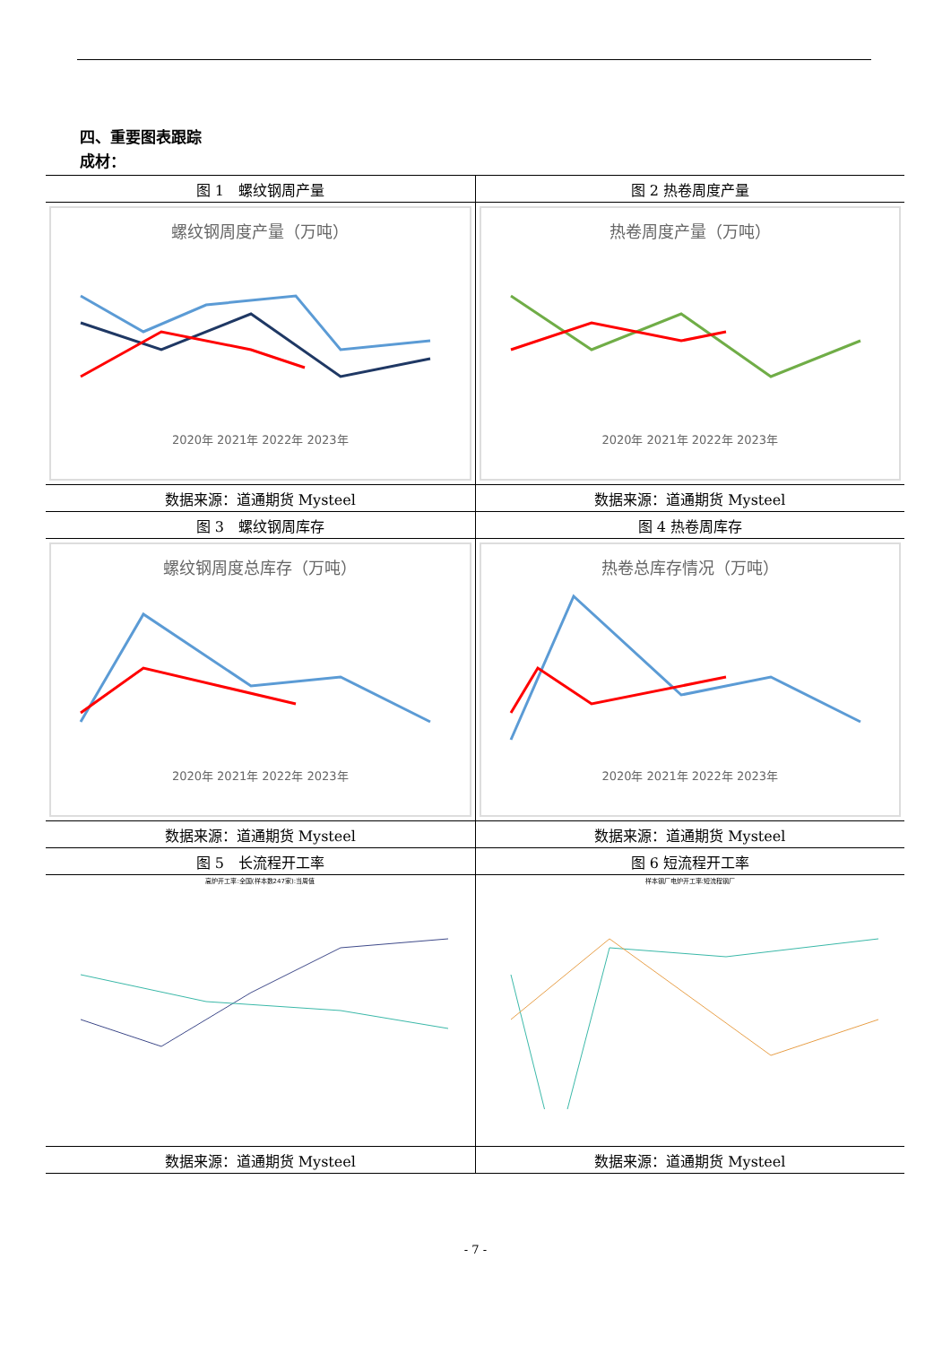四、重要图表跟踪
成材：
| 图 1 螺纹钢周产量 | 图 2 热卷周度产量 |
| 螺纹钢周度产量（万吨） 2020年 2021年 2022年 2023年 | 热卷周度产量（万吨） 2020年 2021年 2022年 2023年 |
| 数据来源：道通期货 Mysteel | 数据来源：道通期货 Mysteel |
| 图 3 螺纹钢周库存 | 图 4 热卷周库存 |
| 螺纹钢周度总库存（万吨） 2020年 2021年 2022年 2023年 | 热卷总库存情况（万吨） 2020年 2021年 2022年 2023年 |
| 数据来源：道通期货 Mysteel | 数据来源：道通期货 Mysteel |
| 图 5 长流程开工率 | 图 6 短流程开工率 |
| 高炉开工率:全国(样本数247家):当周值 | 样本钢厂电炉开工率:短流程钢厂 |
| 数据来源：道通期货 Mysteel | 数据来源：道通期货 Mysteel |
- 7 -